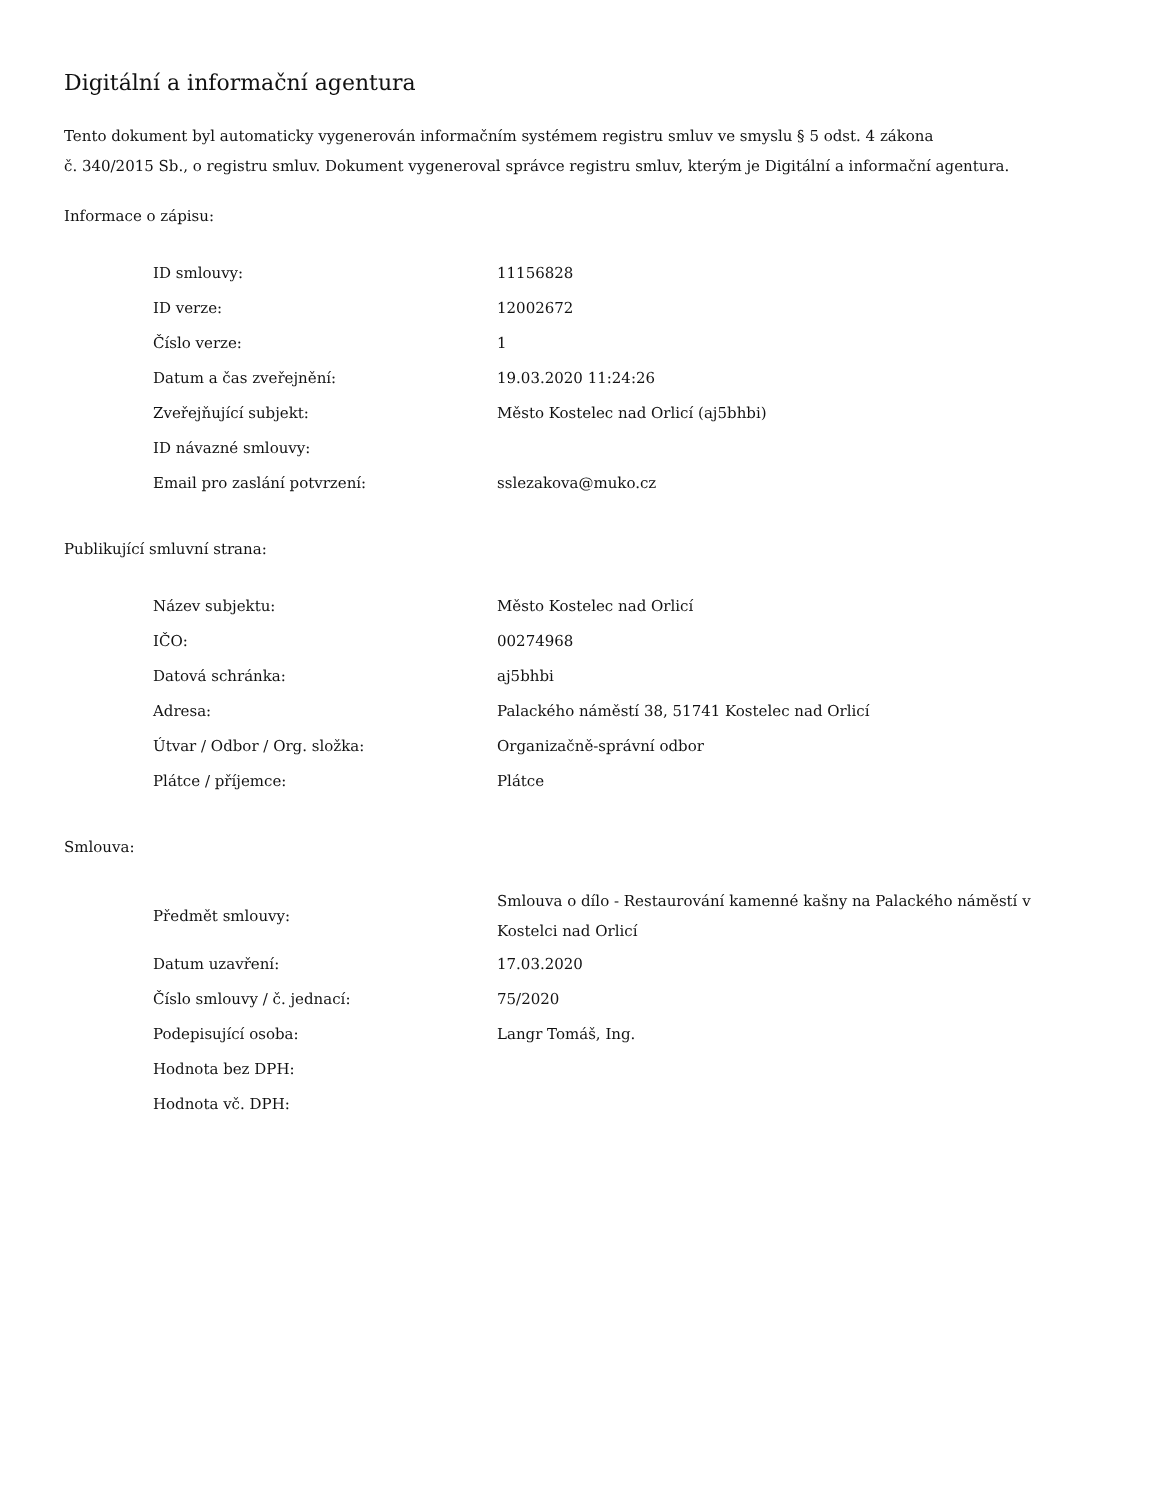Digitální a informační agentura
Tento dokument byl automaticky vygenerován informačním systémem registru smluv ve smyslu § 5 odst. 4 zákona
č. 340/2015 Sb., o registru smluv. Dokument vygeneroval správce registru smluv, kterým je Digitální a informační agentura.
Informace o zápisu:
| ID smlouvy: | 11156828 |
| ID verze: | 12002672 |
| Číslo verze: | 1 |
| Datum a čas zveřejnění: | 19.03.2020 11:24:26 |
| Zveřejňující subjekt: | Město Kostelec nad Orlicí (aj5bhbi) |
| ID návazné smlouvy: | |
| Email pro zaslání potvrzení: | sslezakova@muko.cz |
Publikující smluvní strana:
| Název subjektu: | Město Kostelec nad Orlicí |
| IČO: | 00274968 |
| Datová schránka: | aj5bhbi |
| Adresa: | Palackého náměstí 38, 51741 Kostelec nad Orlicí |
| Útvar / Odbor / Org. složka: | Organizačně-správní odbor |
| Plátce / příjemce: | Plátce |
Smlouva:
| Předmět smlouvy: | Smlouva o dílo - Restaurování kamenné kašny na Palackého náměstí v Kostelci nad Orlicí |
| Datum uzavření: | 17.03.2020 |
| Číslo smlouvy / č. jednací: | 75/2020 |
| Podepisující osoba: | Langr Tomáš, Ing. |
| Hodnota bez DPH: | |
| Hodnota vč. DPH: | |